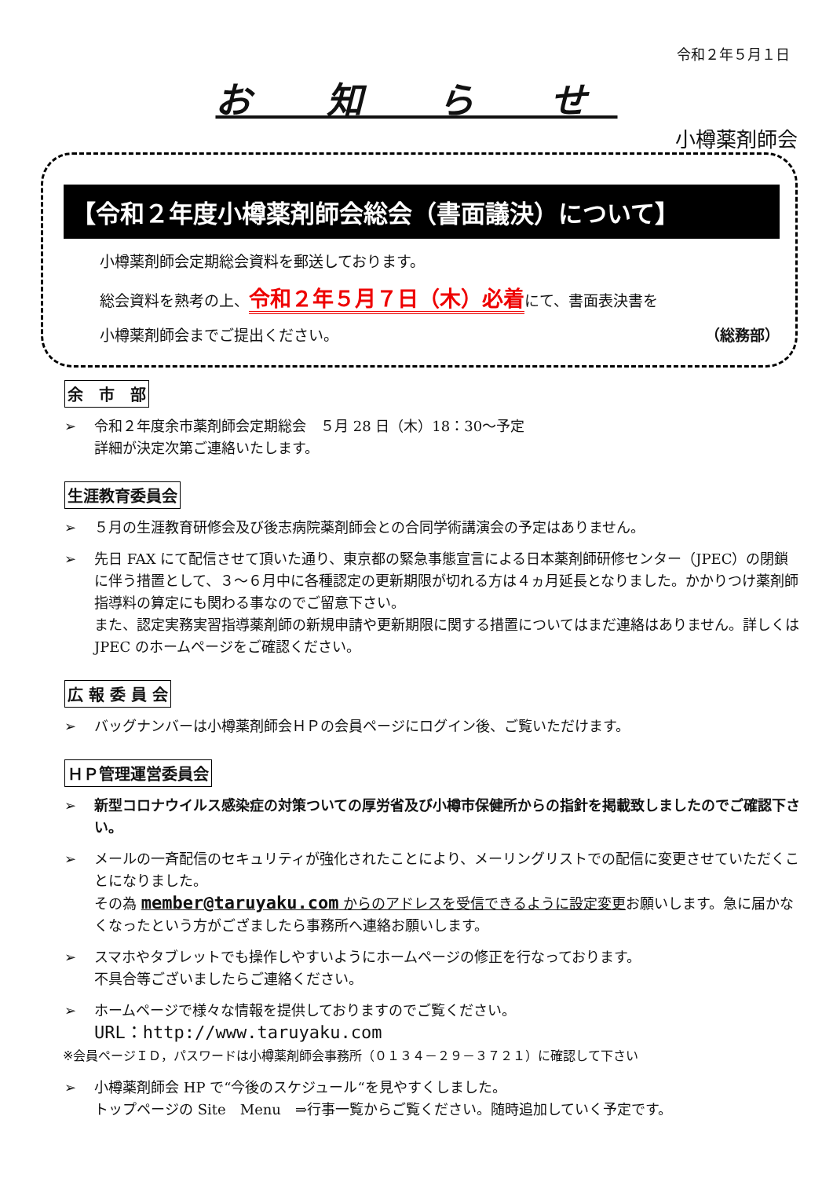令和２年５月１日
お 知 ら せ
小樽薬剤師会
【令和２年度小樽薬剤師会総会（書面議決）について】
小樽薬剤師会定期総会資料を郵送しております。
総会資料を熟考の上、令和２年５月７日（木）必着にて、書面表決書を
小樽薬剤師会までご提出ください。 （総務部）
余　市　部
令和２年度余市薬剤師会定期総会　５月 28 日（木）18：30～予定
詳細が決定次第ご連絡いたします。
生涯教育委員会
５月の生涯教育研修会及び後志病院薬剤師会との合同学術講演会の予定はありません。
先日 FAX にて配信させて頂いた通り、東京都の緊急事態宣言による日本薬剤師研修センター（JPEC）の閉鎖に伴う措置として、３～６月中に各種認定の更新期限が切れる方は４ヵ月延長となりました。かかりつけ薬剤師指導料の算定にも関わる事なのでご留意下さい。
また、認定実務実習指導薬剤師の新規申請や更新期限に関する措置についてはまだ連絡はありません。詳しくは JPEC のホームページをご確認ください。
広 報 委 員 会
バッグナンバーは小樽薬剤師会ＨＰの会員ページにログイン後、ご覧いただけます。
ＨＰ管理運営委員会
新型コロナウイルス感染症の対策ついての厚労省及び小樽市保健所からの指針を掲載致しましたのでご確認下さい。
メールの一斉配信のセキュリティが強化されたことにより、メーリングリストでの配信に変更させていただくことになりました。
その為 member@taruyaku.com からのアドレスを受信できるように設定変更お願いします。急に届かなくなったという方がござましたら事務所へ連絡お願いします。
スマホやタブレットでも操作しやすいようにホームページの修正を行なっております。
不具合等ございましたらご連絡ください。
ホームページで様々な情報を提供しておりますのでご覧ください。
URL：http://www.taruyaku.com
※会員ページＩＤ，パスワードは小樽薬剤師会事務所（０１３４－２９－３７２１）に確認して下さい
小樽薬剤師会 HP で“今後のスケジュール“を見やすくしました。
トップページの Site　Menu　⇒行事一覧からご覧ください。随時追加していく予定です。